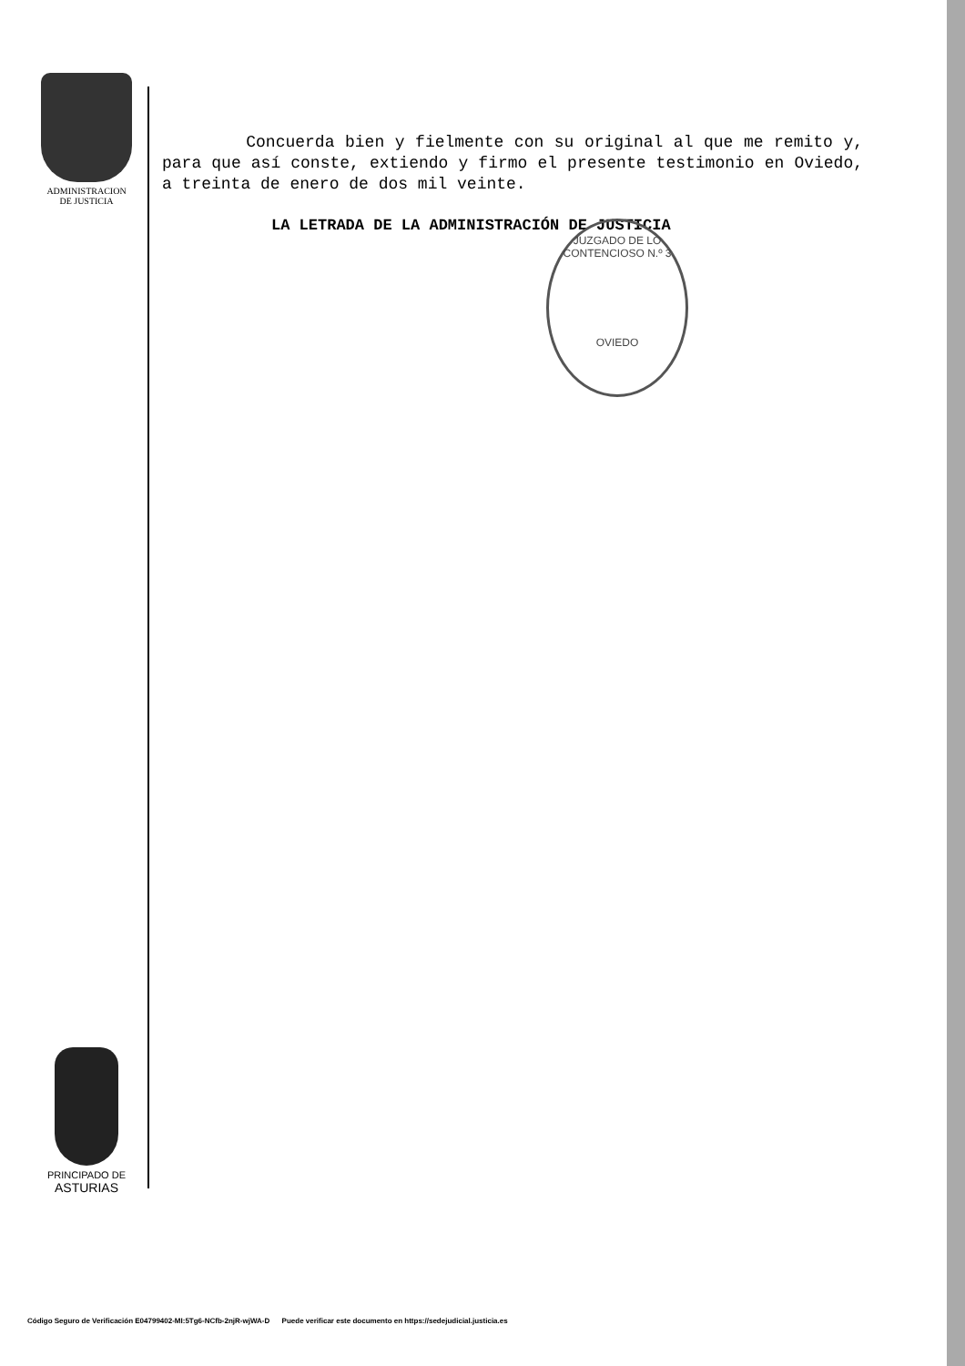ADMINISTRACION
DE JUSTICIA
Concuerda bien y fielmente con su original al que me remito y, para que así conste, extiendo y firmo el presente testimonio en Oviedo, a treinta de enero de dos mil veinte.
LA LETRADA DE LA ADMINISTRACIÓN DE JUSTICIA
JUZGADO DE LO CONTENCIOSO N.º 3
OVIEDO
PRINCIPADO DE
ASTURIAS
Código Seguro de Verificación E04799402-MI:5Tg6-NCfb-2njR-wjWA-D Puede verificar este documento en https://sedejudicial.justicia.es